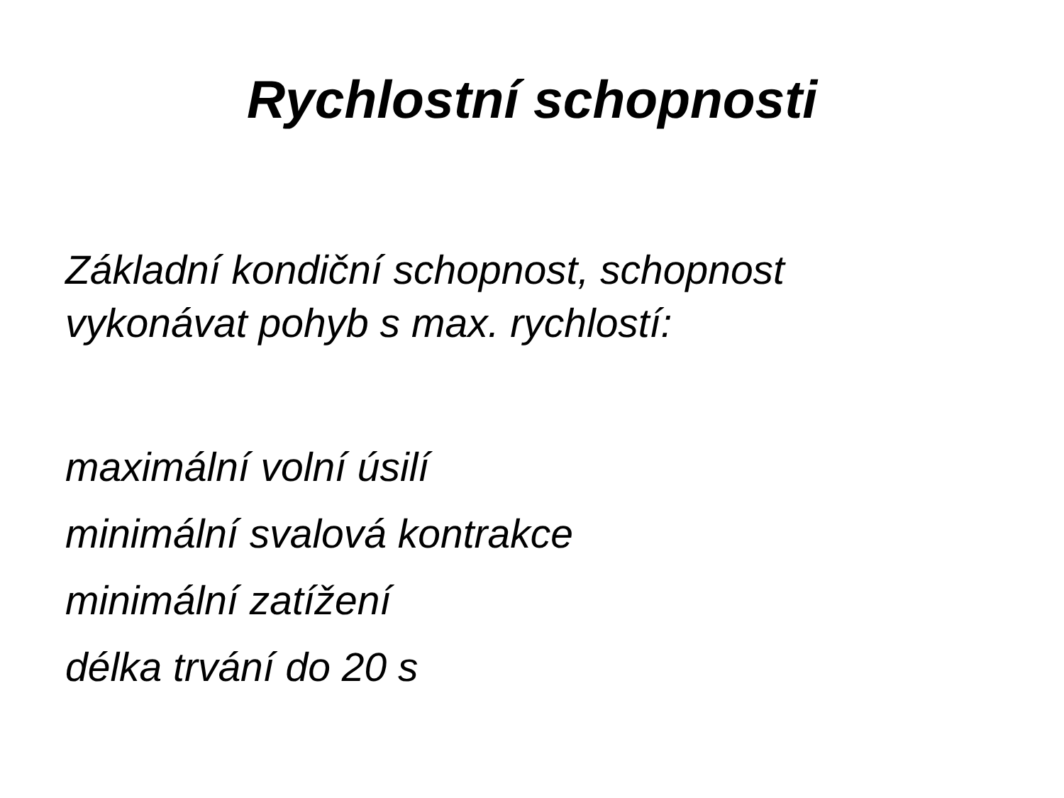Rychlostní schopnosti
Základní kondiční schopnost, schopnost
vykonávat pohyb s max. rychlostí:
maximální volní úsilí
minimální svalová kontrakce
minimální zatížení
délka trvání do 20 s